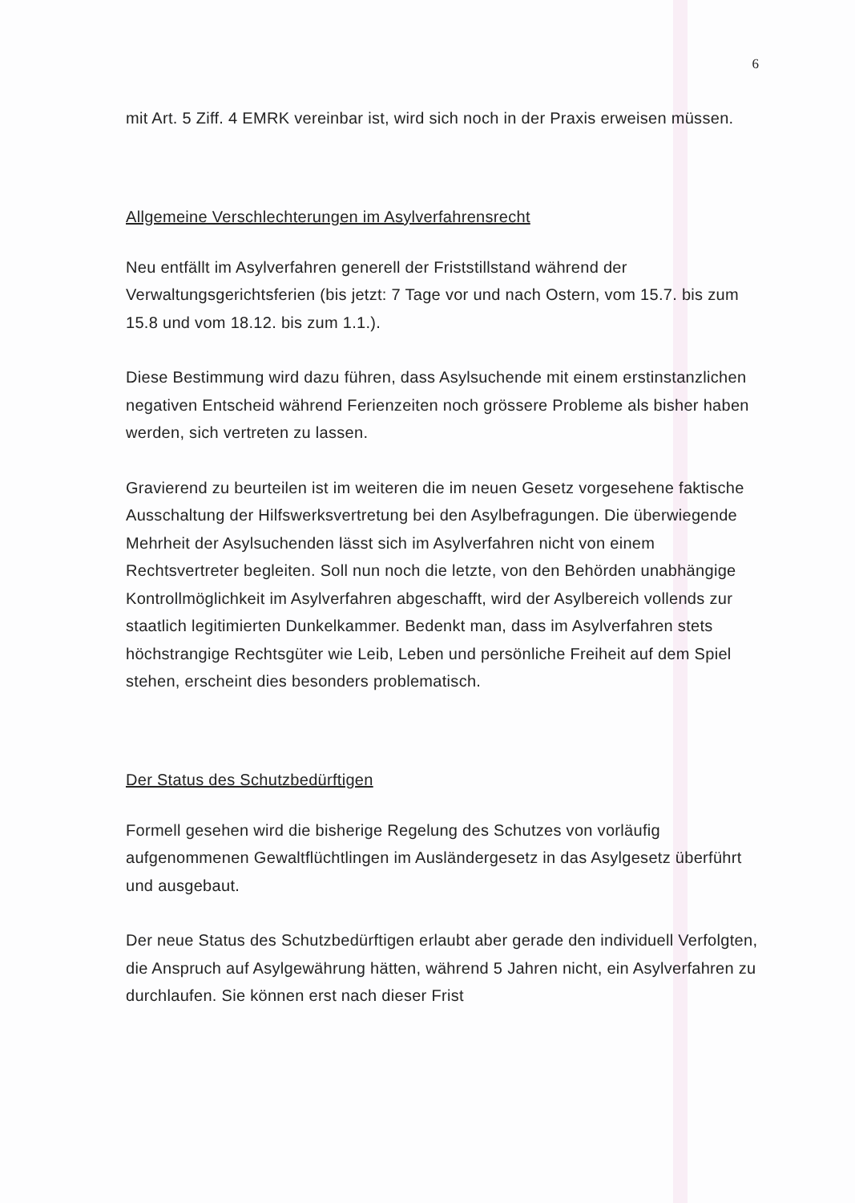6
mit Art. 5 Ziff. 4 EMRK vereinbar ist, wird sich noch in der Praxis erweisen müssen.
Allgemeine Verschlechterungen im Asylverfahrensrecht
Neu entfällt im Asylverfahren generell der Friststillstand während der Verwaltungsgerichtsferien (bis jetzt: 7 Tage vor und nach Ostern, vom 15.7. bis zum 15.8 und vom 18.12. bis zum 1.1.).
Diese Bestimmung wird dazu führen, dass Asylsuchende mit einem erstinstanzlichen negativen Entscheid während Ferienzeiten noch grössere Probleme als bisher haben werden, sich vertreten zu lassen.
Gravierend zu beurteilen ist im weiteren die im neuen Gesetz vorgesehene faktische Ausschaltung der Hilfswerksvertretung bei den Asylbefragungen. Die überwiegende Mehrheit der Asylsuchenden lässt sich im Asylverfahren nicht von einem Rechtsvertreter begleiten. Soll nun noch die letzte, von den Behörden unabhängige Kontrollmöglichkeit im Asylverfahren abgeschafft, wird der Asylbereich vollends zur staatlich legitimierten Dunkelkammer. Bedenkt man, dass im Asylverfahren stets höchstrangige Rechtsgüter wie Leib, Leben und persönliche Freiheit auf dem Spiel stehen, erscheint dies besonders problematisch.
Der Status des Schutzbedürftigen
Formell gesehen wird die bisherige Regelung des Schutzes von vorläufig aufgenommenen Gewaltflüchtlingen im Ausländergesetz in das Asylgesetz überführt und ausgebaut.
Der neue Status des Schutzbedürftigen erlaubt aber gerade den individuell Verfolgten, die Anspruch auf Asylgewährung hätten, während 5 Jahren nicht, ein Asylverfahren zu durchlaufen. Sie können erst nach dieser Frist